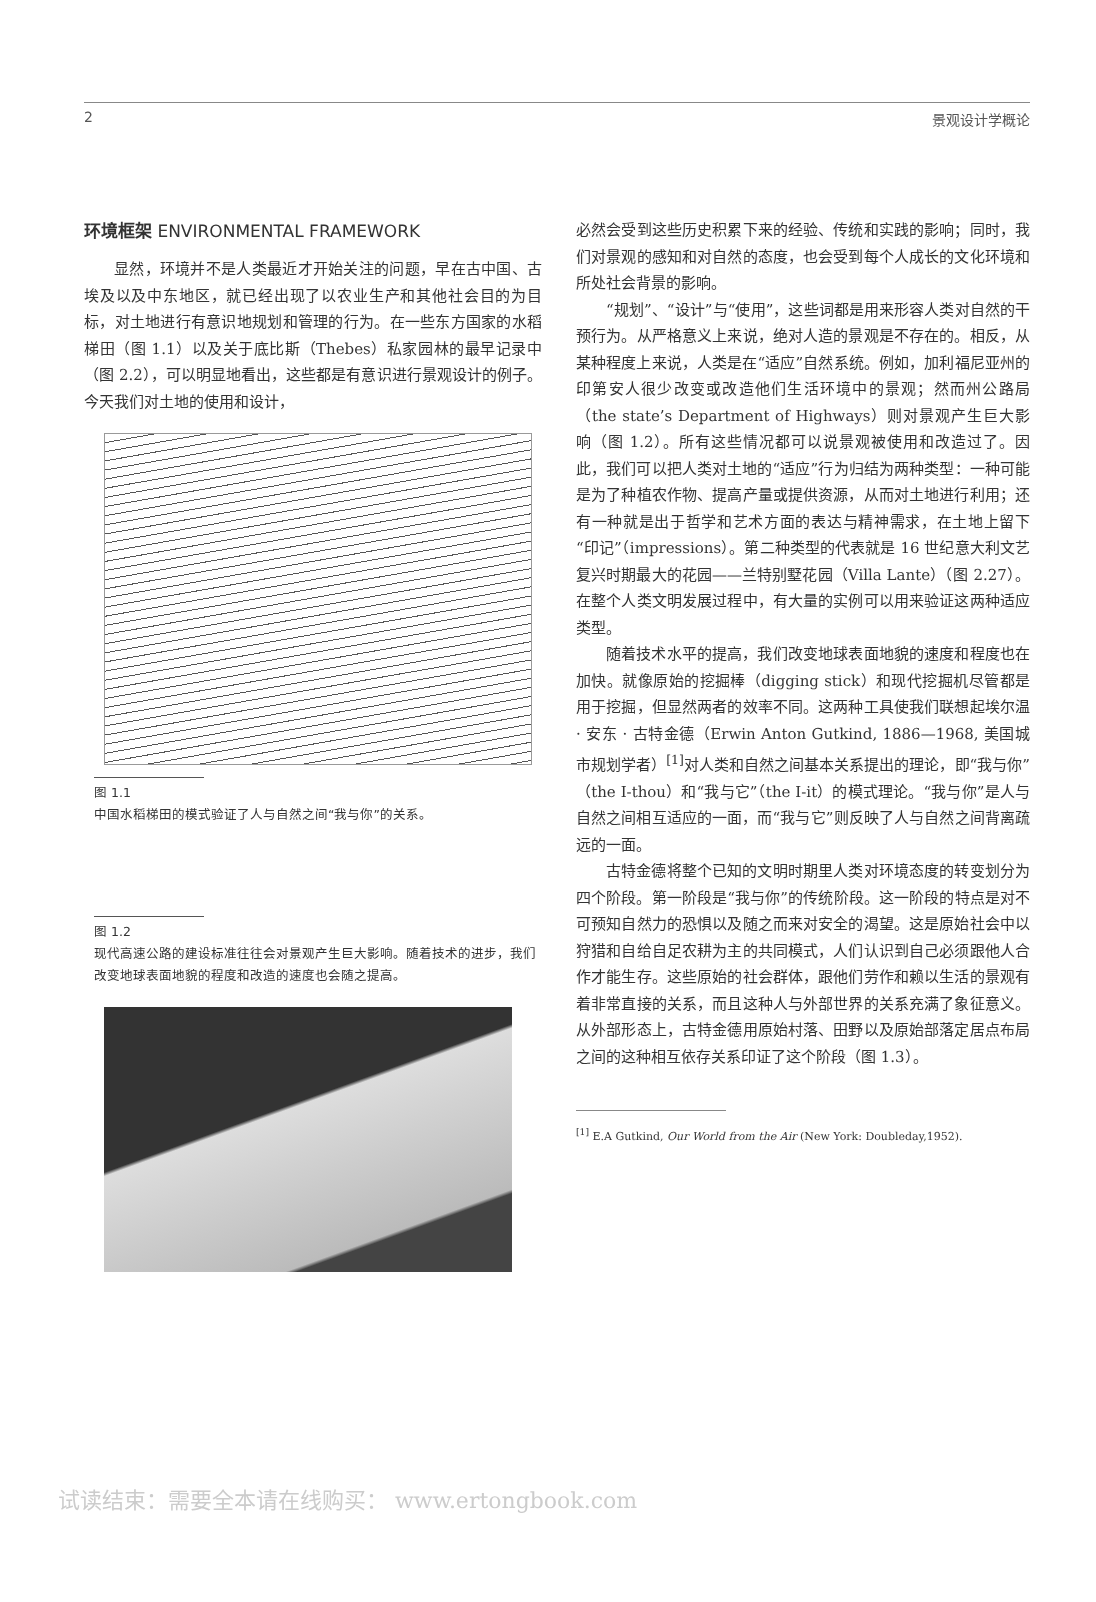2 景观设计学概论
环境框架 ENVIRONMENTAL FRAMEWORK
显然，环境并不是人类最近才开始关注的问题，早在古中国、古埃及以及中东地区，就已经出现了以农业生产和其他社会目的为目标，对土地进行有意识地规划和管理的行为。在一些东方国家的水稻梯田（图 1.1）以及关于底比斯（Thebes）私家园林的最早记录中（图 2.2），可以明显地看出，这些都是有意识进行景观设计的例子。今天我们对土地的使用和设计，
图 1.1
中国水稻梯田的模式验证了人与自然之间“我与你”的关系。
图 1.2
现代高速公路的建设标准往往会对景观产生巨大影响。随着技术的进步，我们改变地球表面地貌的程度和改造的速度也会随之提高。
必然会受到这些历史积累下来的经验、传统和实践的影响；同时，我们对景观的感知和对自然的态度，也会受到每个人成长的文化环境和所处社会背景的影响。
“规划”、“设计”与“使用”，这些词都是用来形容人类对自然的干预行为。从严格意义上来说，绝对人造的景观是不存在的。相反，从某种程度上来说，人类是在“适应”自然系统。例如，加利福尼亚州的印第安人很少改变或改造他们生活环境中的景观；然而州公路局（the state’s Department of Highways）则对景观产生巨大影响（图 1.2）。所有这些情况都可以说景观被使用和改造过了。因此，我们可以把人类对土地的“适应”行为归结为两种类型：一种可能是为了种植农作物、提高产量或提供资源，从而对土地进行利用；还有一种就是出于哲学和艺术方面的表达与精神需求，在土地上留下“印记”（impressions）。第二种类型的代表就是 16 世纪意大利文艺复兴时期最大的花园——兰特别墅花园（Villa Lante）（图 2.27）。在整个人类文明发展过程中，有大量的实例可以用来验证这两种适应类型。
随着技术水平的提高，我们改变地球表面地貌的速度和程度也在加快。就像原始的挖掘棒（digging stick）和现代挖掘机尽管都是用于挖掘，但显然两者的效率不同。这两种工具使我们联想起埃尔温 · 安东 · 古特金德（Erwin Anton Gutkind, 1886—1968, 美国城市规划学者）<sup>[1]</sup>对人类和自然之间基本关系提出的理论，即“我与你”（the I-thou）和“我与它”（the I-it）的模式理论。“我与你”是人与自然之间相互适应的一面，而“我与它”则反映了人与自然之间背离疏远的一面。
古特金德将整个已知的文明时期里人类对环境态度的转变划分为四个阶段。第一阶段是“我与你”的传统阶段。这一阶段的特点是对不可预知自然力的恐惧以及随之而来对安全的渴望。这是原始社会中以狩猎和自给自足农耕为主的共同模式，人们认识到自己必须跟他人合作才能生存。这些原始的社会群体，跟他们劳作和赖以生活的景观有着非常直接的关系，而且这种人与外部世界的关系充满了象征意义。从外部形态上，古特金德用原始村落、田野以及原始部落定居点布局之间的这种相互依存关系印证了这个阶段（图 1.3）。
<sup>[1]</sup> E.A Gutkind, Our World from the Air (New York: Doubleday,1952).
试读结束：需要全本请在线购买： www.ertongbook.com